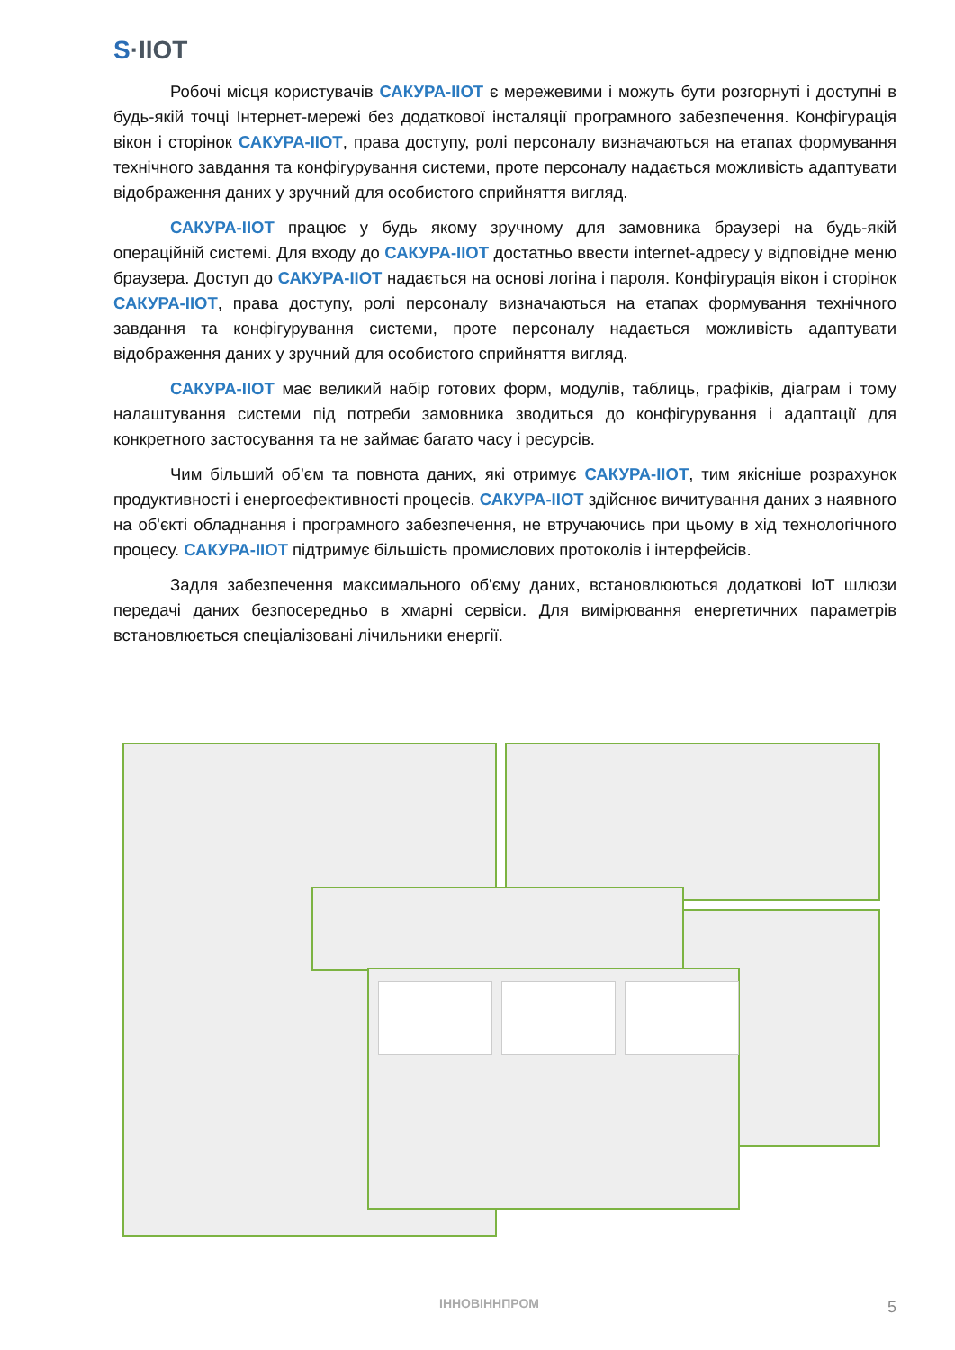S·IIOT
Робочі місця користувачів САКУРА-ІІОТ є мережевими і можуть бути розгорнуті і доступні в будь-якій точці Інтернет-мережі без додаткової інсталяції програмного забезпечення. Конфігурація вікон і сторінок САКУРА-ІІОТ, права доступу, ролі персоналу визначаються на етапах формування технічного завдання та конфігурування системи, проте персоналу надається можливість адаптувати відображення даних у зручний для особистого сприйняття вигляд.
САКУРА-ІІОТ працює у будь якому зручному для замовника браузері на будь-якій операційній системі. Для входу до САКУРА-ІІОТ достатньо ввести internet-адресу у відповідне меню браузера. Доступ до САКУРА-ІІОТ надається на основі логіна і пароля. Конфігурація вікон і сторінок САКУРА-ІІОТ, права доступу, ролі персоналу визначаються на етапах формування технічного завдання та конфігурування системи, проте персоналу надається можливість адаптувати відображення даних у зручний для особистого сприйняття вигляд.
САКУРА-ІІОТ має великий набір готових форм, модулів, таблиць, графіків, діаграм і тому налаштування системи під потреби замовника зводиться до конфігурування і адаптації для конкретного застосування та не займає багато часу і ресурсів.
Чим більший об’єм та повнота даних, які отримує САКУРА-ІІОТ, тим якісніше розрахунок продуктивності і енергоефективності процесів. САКУРА-ІІОТ здійснює вичитування даних з наявного на об'єкті обладнання і програмного забезпечення, не втручаючись при цьому в хід технологічного процесу. САКУРА-ІІОТ підтримує більшість промислових протоколів і інтерфейсів.
Задля забезпечення максимального об'єму даних, встановлюються додаткові IoT шлюзи передачі даних безпосередньо в хмарні сервіси. Для вимірювання енергетичних параметрів встановлюється спеціалізовані лічильники енергії.
ІННОВІННПРОМ 5